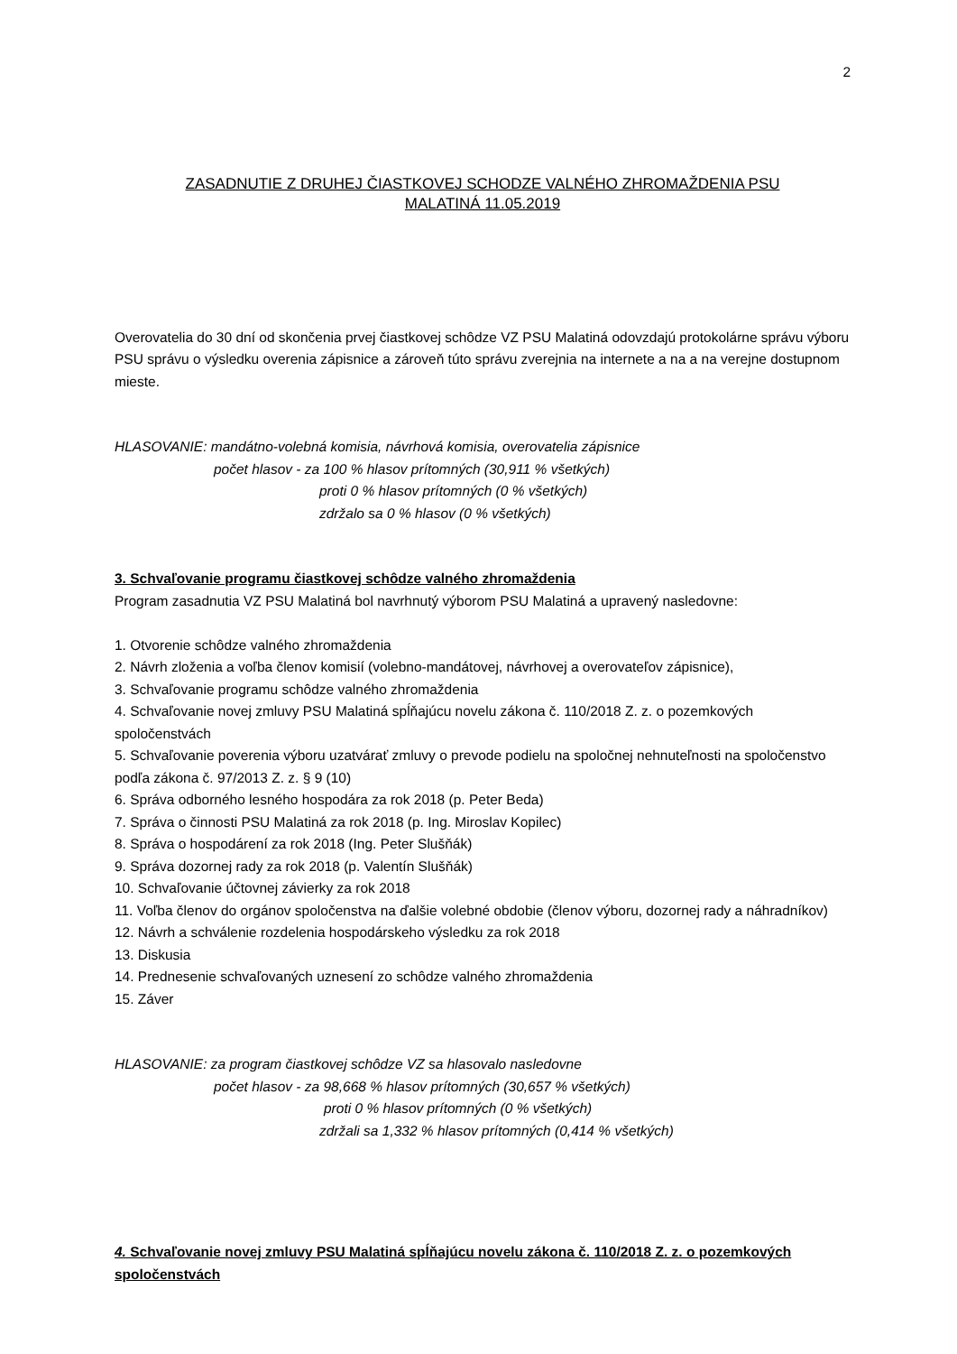2
ZASADNUTIE Z DRUHEJ ČIASTKOVEJ SCHODZE VALNÉHO ZHROMAŽDENIA PSU
MALATINÁ 11.05.2019
Overovatelia do 30 dní od skončenia prvej čiastkovej schôdze VZ PSU Malatiná odovzdajú protokolárne správu výboru PSU správu o výsledku overenia zápisnice a zároveň túto správu zverejnia na internete a na a na verejne dostupnom mieste.
HLASOVANIE: mandátno-volebná komisia, návrhová komisia, overovatelia zápisnice
počet hlasov - za 100 % hlasov prítomných (30,911 % všetkých)
proti 0 % hlasov prítomných (0 % všetkých)
zdržalo sa 0 % hlasov (0 % všetkých)
3. Schvaľovanie programu čiastkovej schôdze valného zhromaždenia
Program zasadnutia VZ PSU Malatiná bol navrhnutý výborom PSU Malatiná a upravený nasledovne:
1. Otvorenie schôdze valného zhromaždenia
2. Návrh zloženia a voľba členov komisií (volebno-mandátovej, návrhovej a overovateľov zápisnice),
3. Schvaľovanie programu schôdze valného zhromaždenia
4. Schvaľovanie novej zmluvy PSU Malatiná spĺňajúcu novelu zákona č. 110/2018 Z. z. o pozemkových spoločenstvách
5. Schvaľovanie poverenia výboru uzatvárať zmluvy o prevode podielu na spoločnej nehnuteľnosti na spoločenstvo podľa zákona č. 97/2013 Z. z. § 9 (10)
6. Správa odborného lesného hospodára za rok 2018 (p. Peter Beda)
7. Správa o činnosti PSU Malatiná za rok 2018 (p. Ing. Miroslav Kopilec)
8. Správa o hospodárení za rok 2018 (Ing. Peter Slušňák)
9. Správa dozornej rady za rok 2018 (p. Valentín Slušňák)
10. Schvaľovanie účtovnej závierky za rok 2018
11. Voľba členov do orgánov spoločenstva na ďalšie volebné obdobie (členov výboru, dozornej rady a náhradníkov)
12. Návrh a schválenie rozdelenia hospodárskeho výsledku za rok 2018
13. Diskusia
14. Prednesenie schvaľovaných uznesení zo schôdze valného zhromaždenia
15. Záver
HLASOVANIE: za program čiastkovej schôdze VZ sa hlasovalo nasledovne
počet hlasov - za 98,668 % hlasov prítomných (30,657 % všetkých)
proti 0 % hlasov prítomných (0 % všetkých)
zdržali sa 1,332 % hlasov prítomných (0,414 % všetkých)
4. Schvaľovanie novej zmluvy PSU Malatiná spĺňajúcu novelu zákona č. 110/2018 Z. z. o pozemkových spoločenstvách